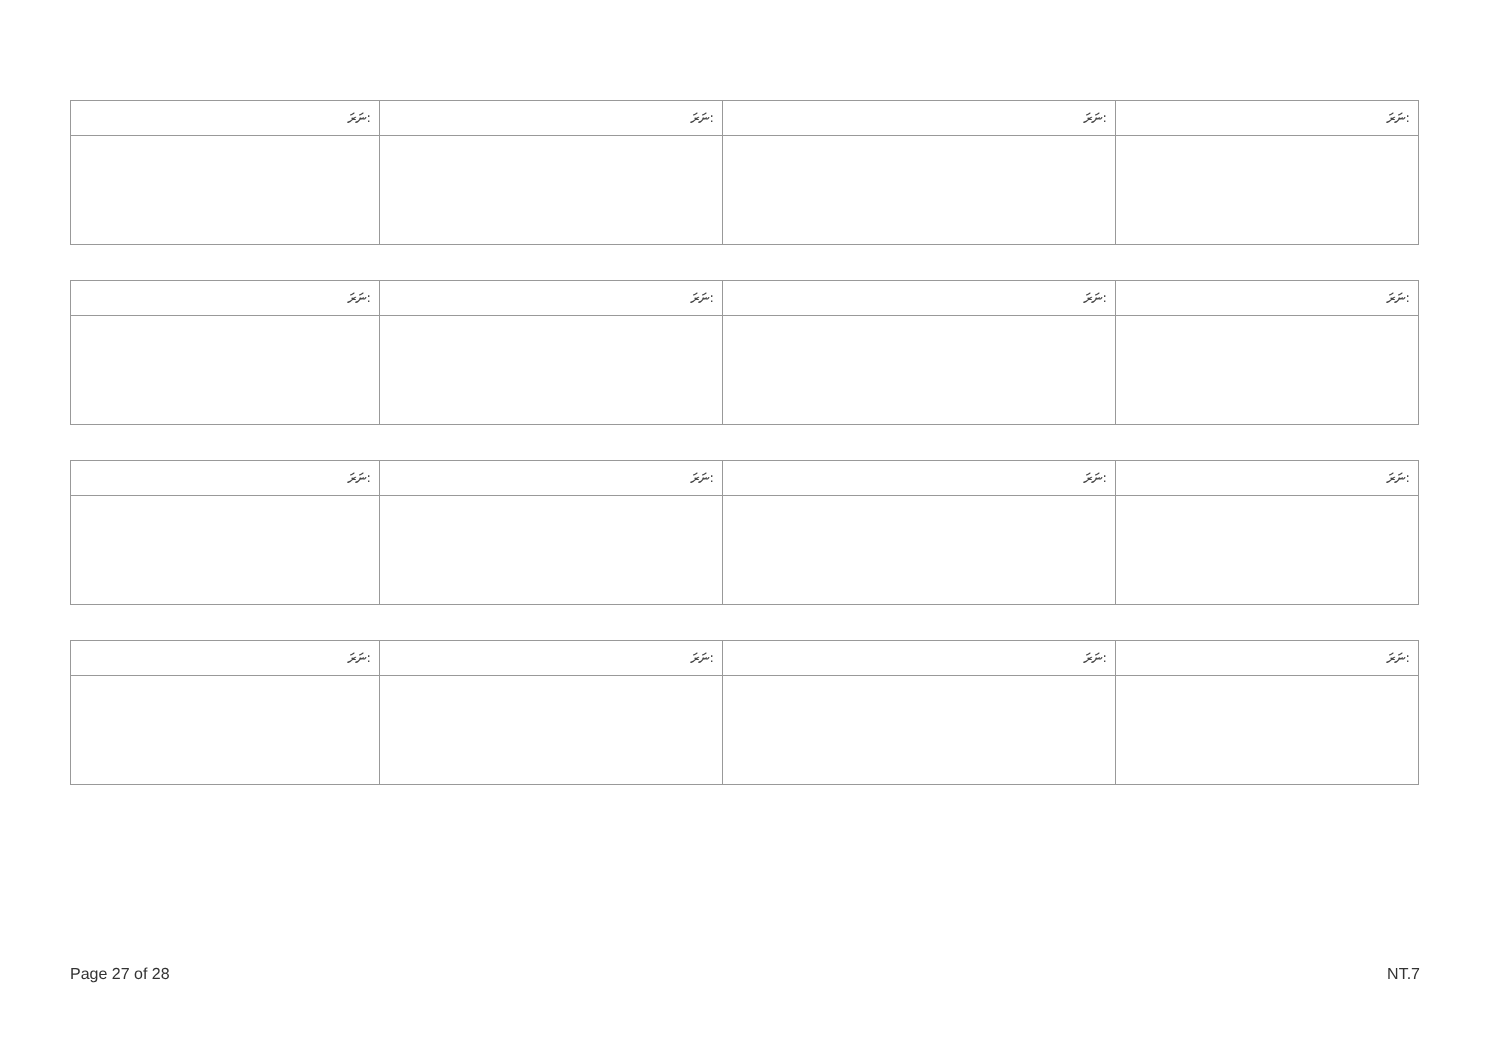| ނަރަ: | ނަރަ: | ނަރަ: | ނަރަ: |
| --- | --- | --- | --- |
| ނަރަ: | ނަރަ: | ނަރަ: | ނަރަ: |
| --- | --- | --- | --- |
| ނަރަ: | ނަރަ: | ނަރަ: | ނަރަ: |
| --- | --- | --- | --- |
| ނަރަ: | ނަރަ: | ނަރަ: | ނަރަ: |
| --- | --- | --- | --- |
Page 27 of 28 NT.7